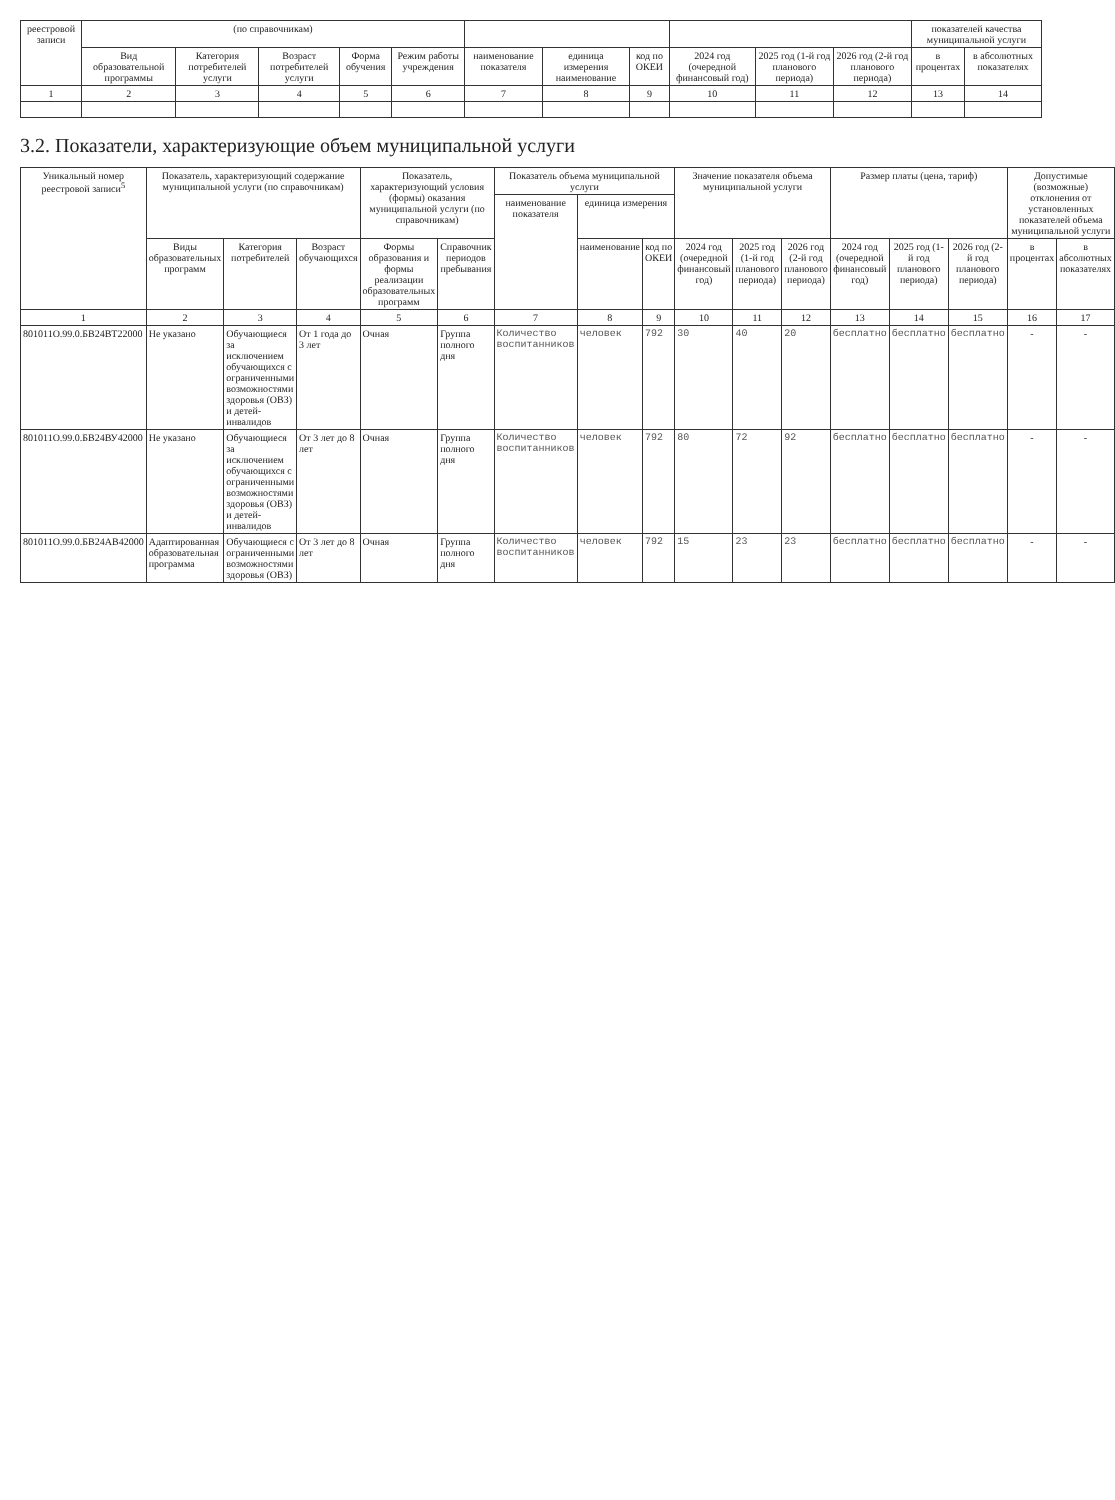| реестровой записи | (по справочникам) | | | | | | | | | | | показателей качества муниципальной услуги | |
| --- | --- | --- | --- | --- | --- | --- | --- | --- | --- | --- | --- | --- | --- |
| | Вид образовательной программы | Категория потребителей услуги | Возраст потребителей услуги | Форма обучения | Режим работы учреждения | наименование показателя | единица измерения наименование | код по ОКЕИ | 2024 год (очередной финансовый год) | 2025 год (1-й год планового периода) | 2026 год (2-й год планового периода) | в процентах | в абсолютных показателях |
| 1 | 2 | 3 | 4 | 5 | 6 | 7 | 8 | 9 | 10 | 11 | 12 | 13 | 14 |
3.2. Показатели, характеризующие объем муниципальной услуги
| Уникальный номер реестровой записи<sup>5</sup> | Показатель, характеризующий содержание муниципальной услуги (по справочникам) | | | Показатель, характеризующий условия (формы) оказания муниципальной услуги (по справочникам) | | Показатель объема муниципальной услуги | | | Значение показателя объема муниципальной услуги | | | Размер платы (цена, тариф) | | | Допустимые (возможные) отклонения от установленных показателей объема муниципальной услуги | |
| --- | --- | --- | --- | --- | --- | --- | --- | --- | --- | --- | --- | --- | --- | --- | --- | --- |
| | | | | | | наименование показателя | единица измерения | | | | | | | | | |
| | Виды образовательных программ | Категория потребителей | Возраст обучающихся | Формы образования и формы реализации образовательных программ | Справочник периодов пребывания | | наименование | код по ОКЕИ | 2024 год (очередной финансовый год) | 2025 год (1-й год планового периода) | 2026 год (2-й год планового периода) | 2024 год (очередной финансовый год) | 2025 год (1-й год планового периода) | 2026 год (2-й год планового периода) | в процентах | в абсолютных показателях |
| 1 | 2 | 3 | 4 | 5 | 6 | 7 | 8 | 9 | 10 | 11 | 12 | 13 | 14 | 15 | 16 | 17 |
| 801011О.99.0.БВ24ВТ22000 | Не указано | Обучающиеся за исключением обучающихся с ограниченными возможностями здоровья (ОВЗ) и детей-инвалидов | От 1 года до 3 лет | Очная | Группа полного дня | Количество воспитанников | человек | 792 | 30 | 40 | 20 | бесплатно | бесплатно | бесплатно | - | - |
| 801011О.99.0.БВ24ВУ42000 | Не указано | Обучающиеся за исключением обучающихся с ограниченными возможностями здоровья (ОВЗ) и детей-инвалидов | От 3 лет до 8 лет | Очная | Группа полного дня | Количество воспитанников | человек | 792 | 80 | 72 | 92 | бесплатно | бесплатно | бесплатно | - | - |
| 801011О.99.0.БВ24АВ42000 | Адаптированная образовательная программа | Обучающиеся с ограниченными возможностями здоровья (ОВЗ) | От 3 лет до 8 лет | Очная | Группа полного дня | Количество воспитанников | человек | 792 | 15 | 23 | 23 | бесплатно | бесплатно | бесплатно | - | - |